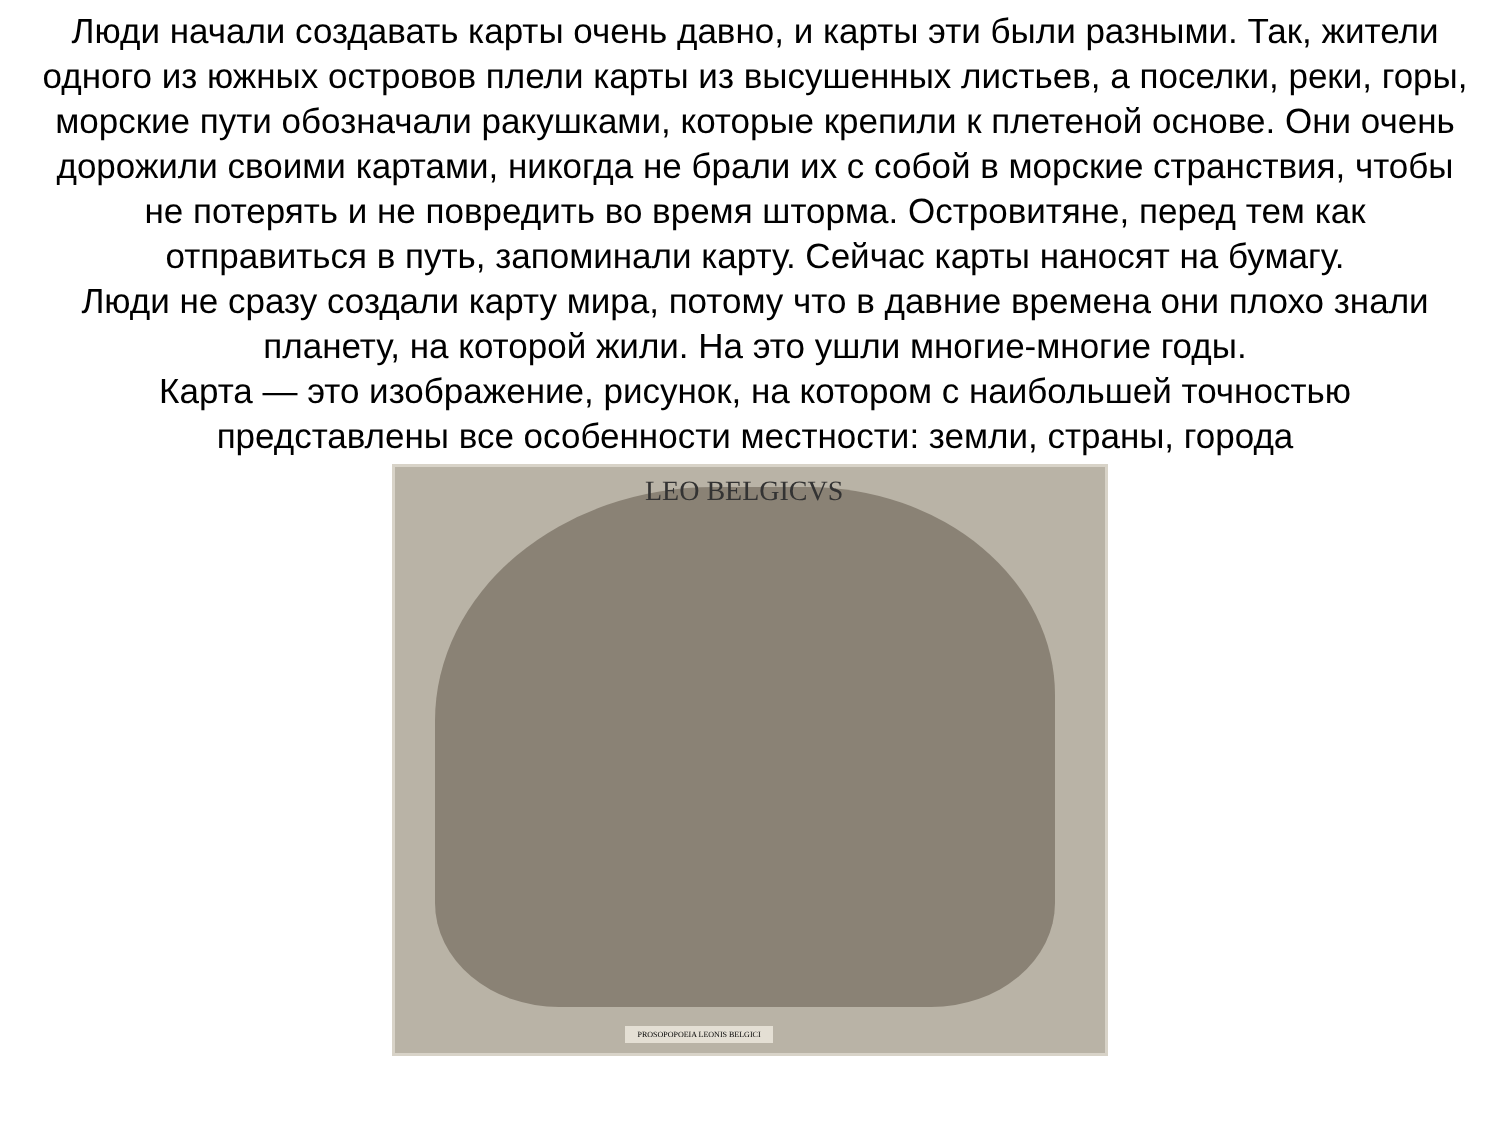Люди начали создавать карты очень давно, и карты эти были разными. Так, жители одного из южных островов плели карты из высушенных листьев, а поселки, реки, горы, морские пути обозначали ракушками, которые крепили к плетеной основе. Они очень дорожили своими картами, никогда не брали их с собой в морские странствия, чтобы не потерять и не повредить во время шторма. Островитяне, перед тем как отправиться в путь, запоминали карту. Сейчас карты наносят на бумагу.
Люди не сразу создали карту мира, потому что в давние времена они плохо знали планету, на которой жили. На это ушли многие-многие годы.
Карта — это изображение, рисунок, на котором с наибольшей точностью представлены все особенности местности: земли, страны, города
LEO BELGICVS
PROSOPOPOEIA LEONIS BELGICI